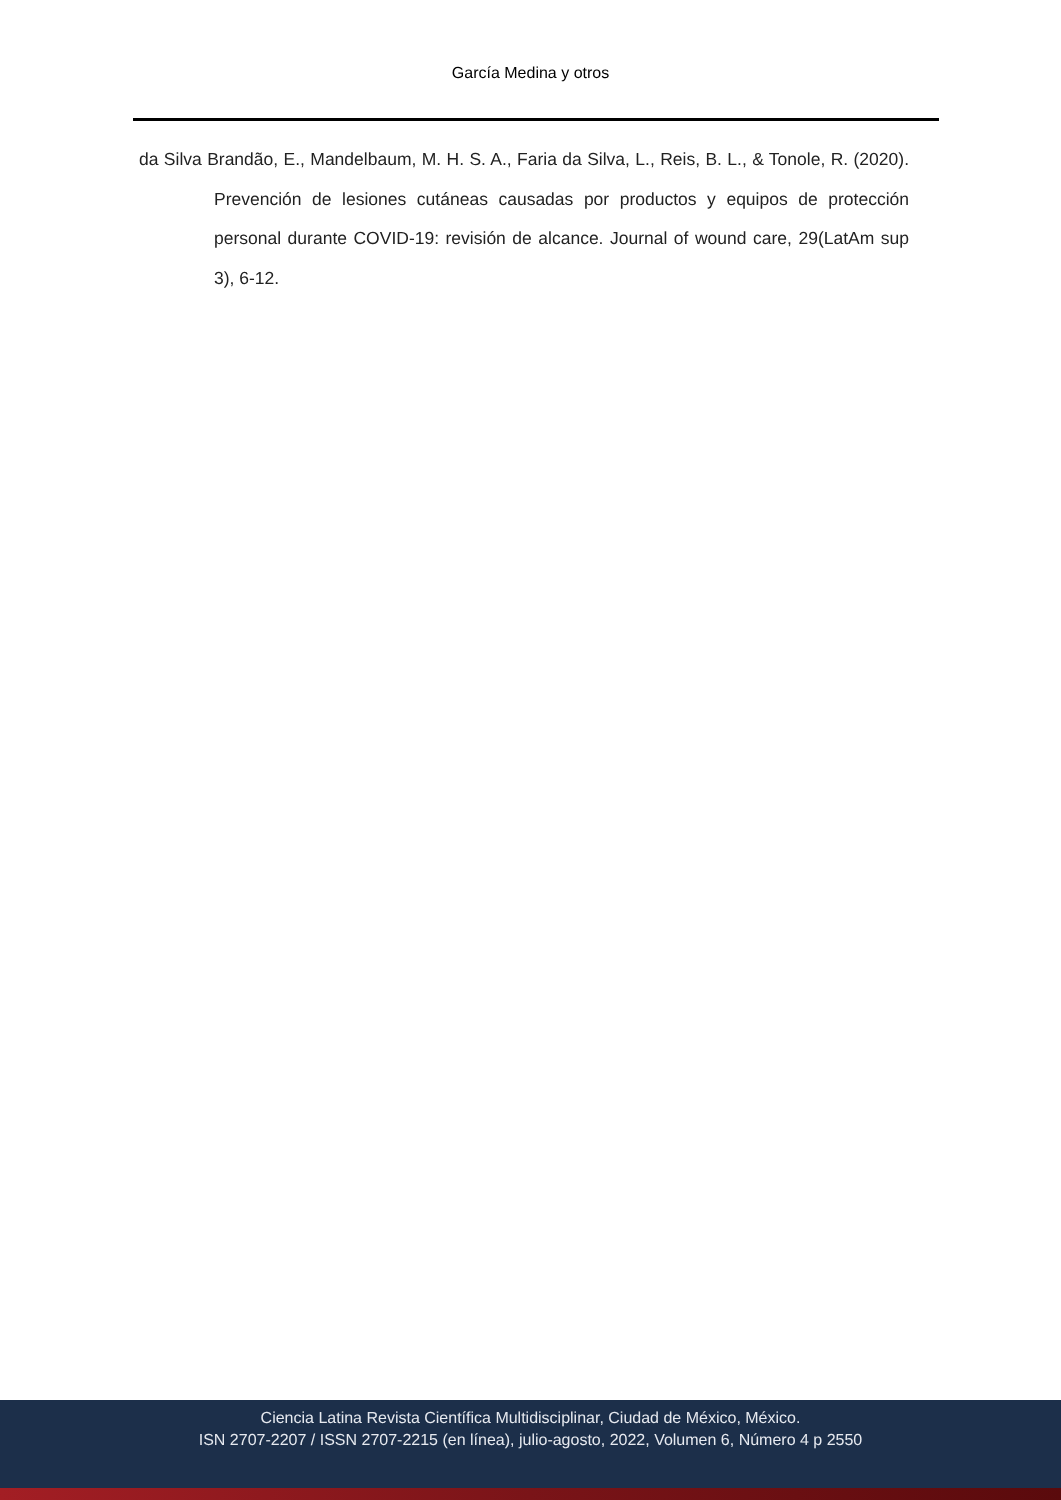García Medina y otros
da Silva Brandão, E., Mandelbaum, M. H. S. A., Faria da Silva, L., Reis, B. L., & Tonole, R. (2020). Prevención de lesiones cutáneas causadas por productos y equipos de protección personal durante COVID-19: revisión de alcance. Journal of wound care, 29(LatAm sup 3), 6-12.
Ciencia Latina Revista Científica Multidisciplinar, Ciudad de México, México.
ISN 2707-2207 / ISSN 2707-2215 (en línea), julio-agosto, 2022, Volumen 6, Número 4 p 2550